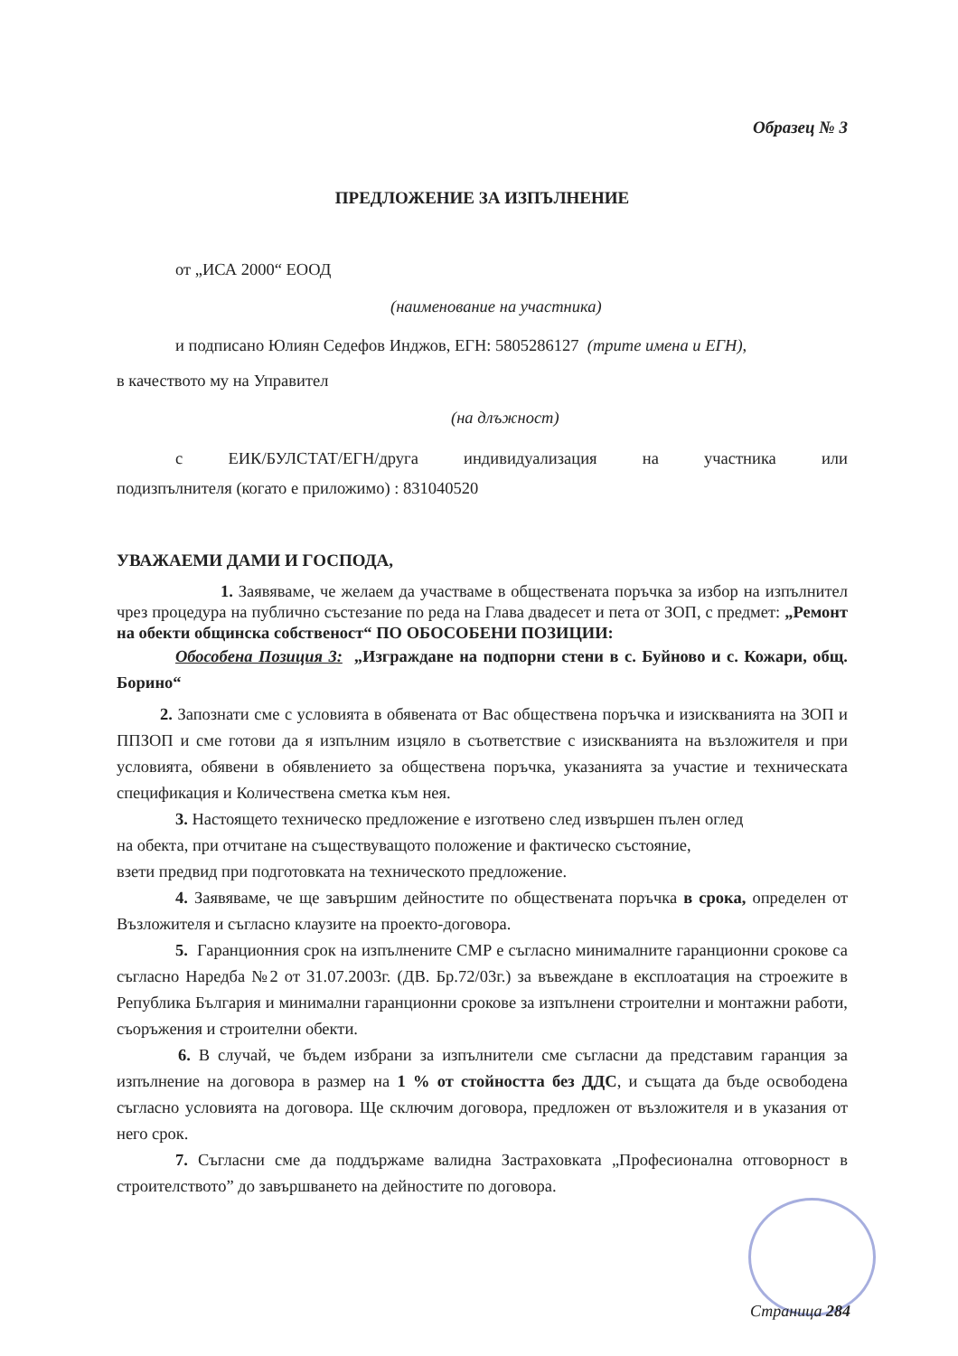Образец № 3
ПРЕДЛОЖЕНИЕ ЗА ИЗПЪЛНЕНИЕ
от „ИСА 2000“ ЕООД
(наименование на участника)
и подписано Юлиян Седефов Инджов, ЕГН: 5805286127 (трите имена и ЕГН),
в качеството му на Управител
(на длъжност)
с ЕИК/БУЛСТАТ/ЕГН/друга индивидуализация на участника или
подизпълнителя (когато е приложимо) : 831040520
УВАЖАЕМИ ДАМИ И ГОСПОДА,
1. Заявяваме, че желаем да участваме в обществената поръчка за избор на изпълнител чрез процедура на публично състезание по реда на Глава двадесет и пета от ЗОП, с предмет: „Ремонт на обекти общинска собственост“ ПО ОБОСОБЕНИ ПОЗИЦИИ:
Обособена Позиция 3: „Изграждане на подпорни стени в с. Буйново и с. Кожари, общ. Борино“
2. Запознати сме с условията в обявената от Вас обществена поръчка и изискванията на ЗОП и ППЗОП и сме готови да я изпълним изцяло в съответствие с изискванията на възложителя и при условията, обявени в обявлението за обществена поръчка, указанията за участие и техническата спецификация и Количествена сметка към нея.
3. Настоящето техническо предложение е изготвено след извършен пълен оглед
на обекта, при отчитане на съществуващото положение и фактическо състояние,
взети предвид при подготовката на техническото предложение.
4. Заявяваме, че ще завършим дейностите по обществената поръчка в срока, определен от Възложителя и съгласно клаузите на проекто-договора.
5. Гаранционния срок на изпълнените СМР е съгласно минималните гаранционни срокове са съгласно Наредба №2 от 31.07.2003г. (ДВ. Бр.72/03г.) за въвеждане в експлоатация на строежите в Република България и минимални гаранционни срокове за изпълнени строителни и монтажни работи, съоръжения и строителни обекти.
6. В случай, че бъдем избрани за изпълнители сме съгласни да представим гаранция за изпълнение на договора в размер на 1 % от стойността без ДДС, и същата да бъде освободена съгласно условията на договора. Ще сключим договора, предложен от възложителя и в указания от него срок.
7. Съгласни сме да поддържаме валидна Застраховката „Професионална отговорност в строителството” до завършването на дейностите по договора.
Страница 284